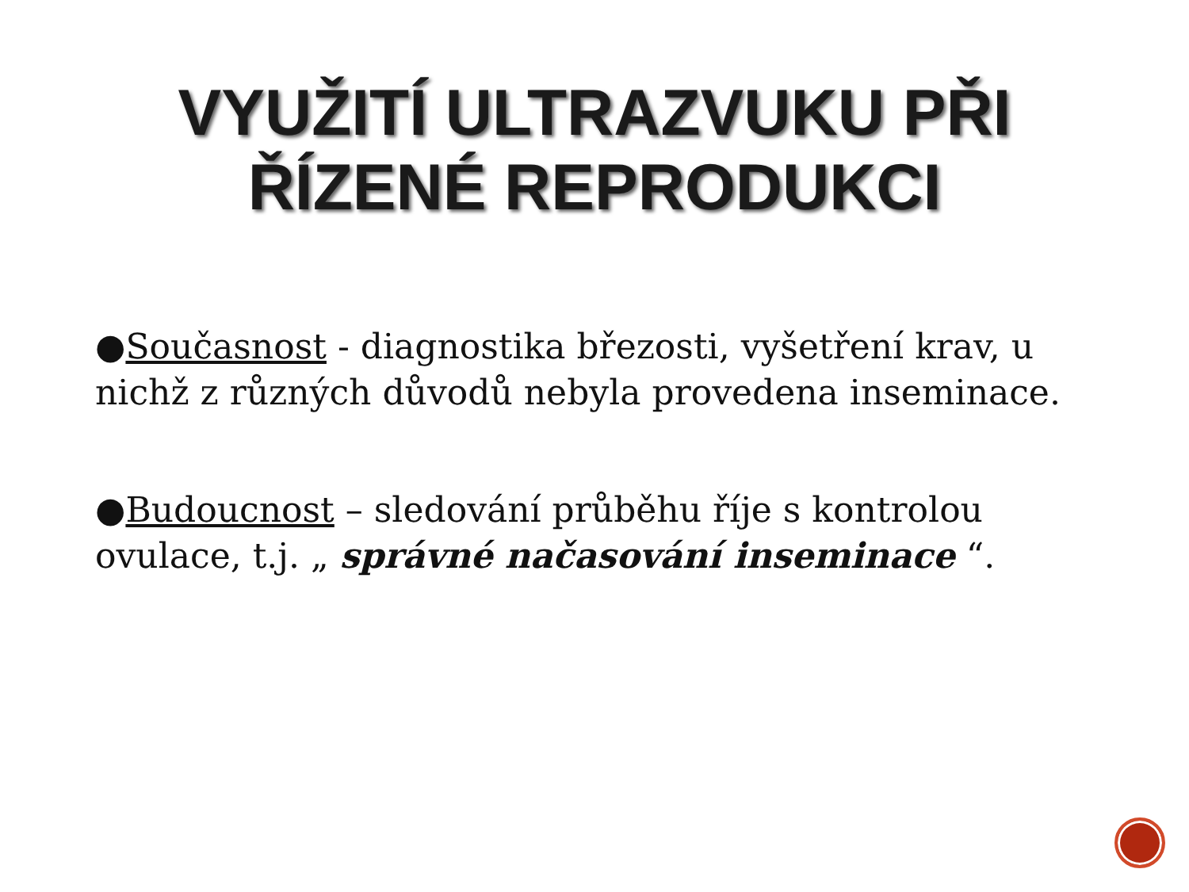VYUŽITÍ ULTRAZVUKU PŘI
ŘÍZENÉ REPRODUKCI
●Současnost - diagnostika březosti, vyšetření krav, u nichž z různých důvodů nebyla provedena inseminace.
●Budoucnost – sledování průběhu říje s kontrolou ovulace, t.j. „ správné načasování inseminace “.